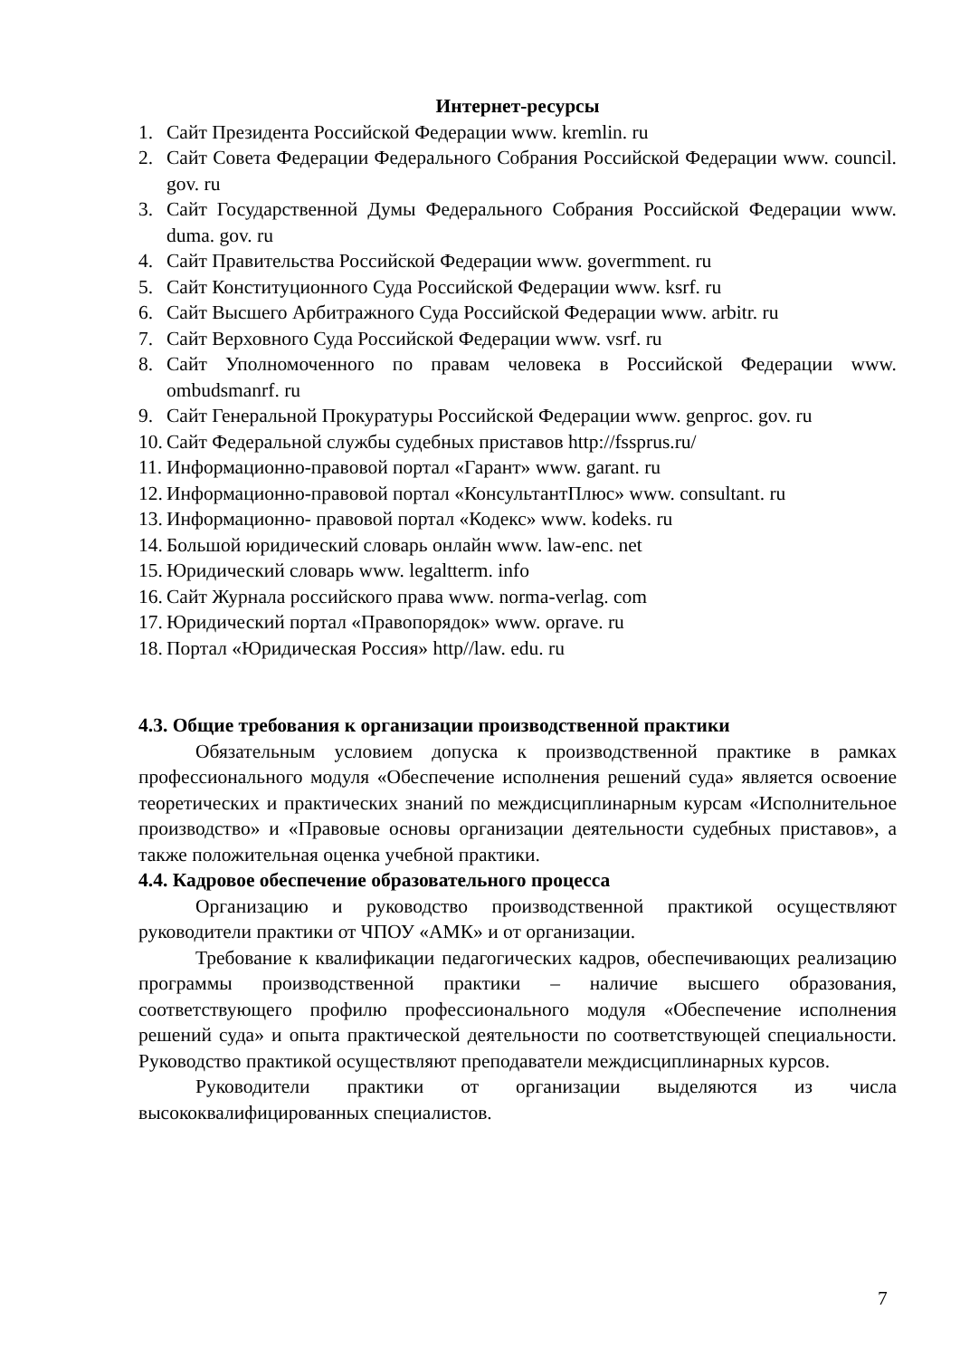Интернет-ресурсы
1. Сайт Президента Российской Федерации www. kremlin. ru
2. Сайт Совета Федерации Федерального Собрания Российской Федерации www. council. gov. ru
3. Сайт Государственной Думы Федерального Собрания Российской Федерации www. duma. gov. ru
4. Сайт Правительства Российской Федерации www. govermment. ru
5. Сайт Конституционного Суда Российской Федерации www. ksrf. ru
6. Сайт Высшего Арбитражного Суда Российской Федерации www. arbitr. ru
7. Сайт Верховного Суда Российской Федерации www. vsrf. ru
8. Сайт Уполномоченного по правам человека в Российской Федерации www. ombudsmanrf. ru
9. Сайт Генеральной Прокуратуры Российской Федерации www. genproc. gov. ru
10. Сайт Федеральной службы судебных приставов http://fssprus.ru/
11. Информационно-правовой портал «Гарант» www. garant. ru
12. Информационно-правовой портал «КонсультантПлюс» www. consultant. ru
13. Информационно- правовой портал «Кодекс» www. kodeks. ru
14. Большой юридический словарь онлайн www. law-enc. net
15. Юридический словарь www. legaltterm. info
16. Сайт Журнала российского права www. norma-verlag. com
17. Юридический портал «Правопорядок» www. oprave. ru
18. Портал «Юридическая Россия» http//law. edu. ru
4.3. Общие требования к организации производственной практики
Обязательным условием допуска к производственной практике в рамках профессионального модуля «Обеспечение исполнения решений суда» является освоение теоретических и практических знаний по междисциплинарным курсам «Исполнительное производство» и «Правовые основы организации деятельности судебных приставов», а также положительная оценка учебной практики.
4.4. Кадровое обеспечение образовательного процесса
Организацию и руководство производственной практикой осуществляют руководители практики от ЧПОУ «АМК» и от организации.
Требование к квалификации педагогических кадров, обеспечивающих реализацию программы производственной практики – наличие высшего образования, соответствующего профилю профессионального модуля «Обеспечение исполнения решений суда» и опыта практической деятельности по соответствующей специальности. Руководство практикой осуществляют преподаватели междисциплинарных курсов.
Руководители практики от организации выделяются из числа высококвалифицированных специалистов.
7